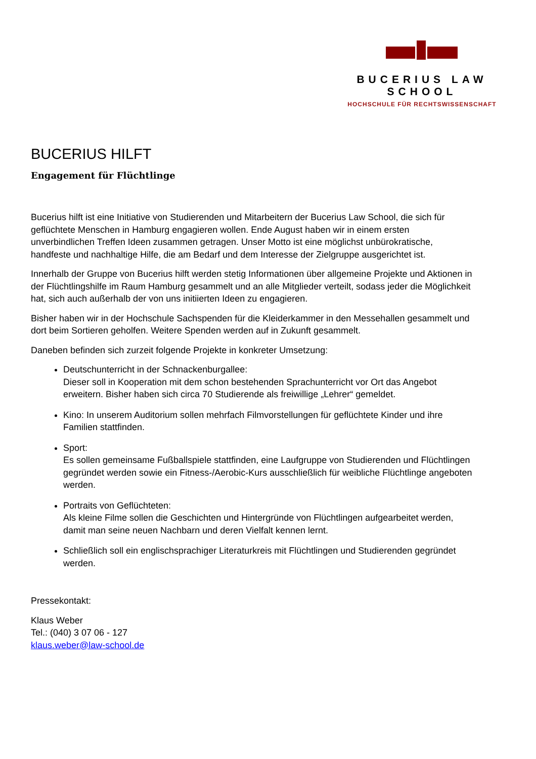BUCERIUS LAW SCHOOL
HOCHSCHULE FÜR RECHTSWISSENSCHAFT
BUCERIUS HILFT
Engagement für Flüchtlinge
Bucerius hilft ist eine Initiative von Studierenden und Mitarbeitern der Bucerius Law School, die sich für geflüchtete Menschen in Hamburg engagieren wollen. Ende August haben wir in einem ersten unverbindlichen Treffen Ideen zusammen getragen. Unser Motto ist eine möglichst unbürokratische, handfeste und nachhaltige Hilfe, die am Bedarf und dem Interesse der Zielgruppe ausgerichtet ist.
Innerhalb der Gruppe von Bucerius hilft werden stetig Informationen über allgemeine Projekte und Aktionen in der Flüchtlingshilfe im Raum Hamburg gesammelt und an alle Mitglieder verteilt, sodass jeder die Möglichkeit hat, sich auch außerhalb der von uns initiierten Ideen zu engagieren.
Bisher haben wir in der Hochschule Sachspenden für die Kleiderkammer in den Messehallen gesammelt und dort beim Sortieren geholfen. Weitere Spenden werden auf in Zukunft gesammelt.
Daneben befinden sich zurzeit folgende Projekte in konkreter Umsetzung:
Deutschunterricht in der Schnackenburgallee:
Dieser soll in Kooperation mit dem schon bestehenden Sprachunterricht vor Ort das Angebot erweitern. Bisher haben sich circa 70 Studierende als freiwillige „Lehrer“ gemeldet.
Kino: In unserem Auditorium sollen mehrfach Filmvorstellungen für geflüchtete Kinder und ihre Familien stattfinden.
Sport:
Es sollen gemeinsame Fußballspiele stattfinden, eine Laufgruppe von Studierenden und Flüchtlingen gegründet werden sowie ein Fitness-/Aerobic-Kurs ausschließlich für weibliche Flüchtlinge angeboten werden.
Portraits von Geflüchteten:
Als kleine Filme sollen die Geschichten und Hintergründe von Flüchtlingen aufgearbeitet werden, damit man seine neuen Nachbarn und deren Vielfalt kennen lernt.
Schließlich soll ein englischsprachiger Literaturkreis mit Flüchtlingen und Studierenden gegründet werden.
Pressekontakt:
Klaus Weber
Tel.: (040) 3 07 06 - 127
klaus.weber@law-school.de